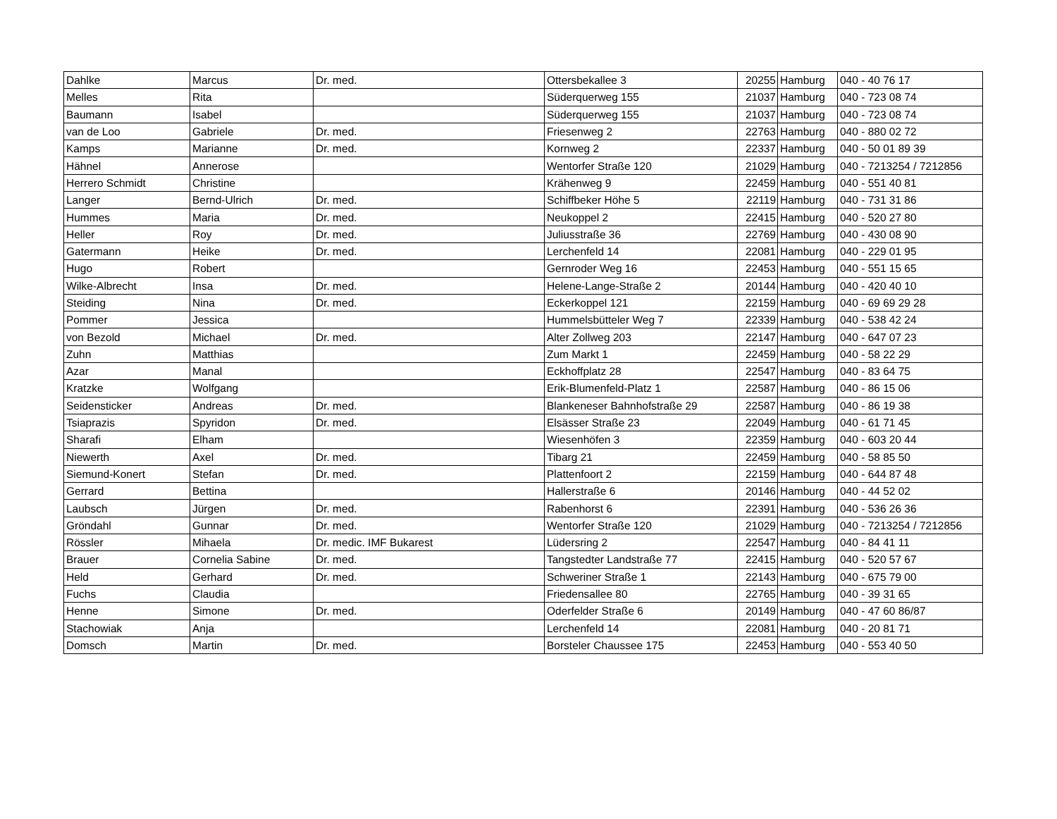| Dahlke | Marcus | Dr. med. | Ottersbekallee 3 | 20255 | Hamburg | 040 - 40 76 17 |
| Melles | Rita | | Süderquerweg 155 | 21037 | Hamburg | 040 - 723 08 74 |
| Baumann | Isabel | | Süderquerweg 155 | 21037 | Hamburg | 040 - 723 08 74 |
| van de Loo | Gabriele | Dr. med. | Friesenweg 2 | 22763 | Hamburg | 040 - 880 02 72 |
| Kamps | Marianne | Dr. med. | Kornweg 2 | 22337 | Hamburg | 040 - 50 01 89 39 |
| Hähnel | Annerose | | Wentorfer Straße 120 | 21029 | Hamburg | 040 - 7213254 / 7212856 |
| Herrero Schmidt | Christine | | Krähenweg 9 | 22459 | Hamburg | 040 - 551 40 81 |
| Langer | Bernd-Ulrich | Dr. med. | Schiffbeker Höhe 5 | 22119 | Hamburg | 040 - 731 31 86 |
| Hummes | Maria | Dr. med. | Neukoppel 2 | 22415 | Hamburg | 040 - 520 27 80 |
| Heller | Roy | Dr. med. | Juliusstraße 36 | 22769 | Hamburg | 040 - 430 08 90 |
| Gatermann | Heike | Dr. med. | Lerchenfeld 14 | 22081 | Hamburg | 040 - 229 01 95 |
| Hugo | Robert | | Gernroder Weg 16 | 22453 | Hamburg | 040 - 551 15 65 |
| Wilke-Albrecht | Insa | Dr. med. | Helene-Lange-Straße 2 | 20144 | Hamburg | 040 - 420 40 10 |
| Steiding | Nina | Dr. med. | Eckerkoppel 121 | 22159 | Hamburg | 040 - 69 69 29 28 |
| Pommer | Jessica | | Hummelsbütteler Weg 7 | 22339 | Hamburg | 040 - 538 42 24 |
| von Bezold | Michael | Dr. med. | Alter Zollweg 203 | 22147 | Hamburg | 040 - 647 07 23 |
| Zuhn | Matthias | | Zum Markt 1 | 22459 | Hamburg | 040 - 58 22 29 |
| Azar | Manal | | Eckhoffplatz 28 | 22547 | Hamburg | 040 - 83 64 75 |
| Kratzke | Wolfgang | | Erik-Blumenfeld-Platz 1 | 22587 | Hamburg | 040 - 86 15 06 |
| Seidensticker | Andreas | Dr. med. | Blankeneser Bahnhofstraße 29 | 22587 | Hamburg | 040 - 86 19 38 |
| Tsiaprazis | Spyridon | Dr. med. | Elsässer Straße 23 | 22049 | Hamburg | 040 - 61 71 45 |
| Sharafi | Elham | | Wiesenhöfen 3 | 22359 | Hamburg | 040 - 603 20 44 |
| Niewerth | Axel | Dr. med. | Tibarg 21 | 22459 | Hamburg | 040 - 58 85 50 |
| Siemund-Konert | Stefan | Dr. med. | Plattenfoort 2 | 22159 | Hamburg | 040 - 644 87 48 |
| Gerrard | Bettina | | Hallerstraße 6 | 20146 | Hamburg | 040 - 44 52 02 |
| Laubsch | Jürgen | Dr. med. | Rabenhorst 6 | 22391 | Hamburg | 040 - 536 26 36 |
| Gröndahl | Gunnar | Dr. med. | Wentorfer Straße 120 | 21029 | Hamburg | 040 - 7213254 / 7212856 |
| Rössler | Mihaela | Dr. medic. IMF Bukarest | Lüdersring 2 | 22547 | Hamburg | 040 - 84 41 11 |
| Brauer | Cornelia Sabine | Dr. med. | Tangstedter Landstraße 77 | 22415 | Hamburg | 040 - 520 57 67 |
| Held | Gerhard | Dr. med. | Schweriner Straße 1 | 22143 | Hamburg | 040 - 675 79 00 |
| Fuchs | Claudia | | Friedensallee 80 | 22765 | Hamburg | 040 - 39 31 65 |
| Henne | Simone | Dr. med. | Oderfelder Straße 6 | 20149 | Hamburg | 040 - 47 60 86/87 |
| Stachowiak | Anja | | Lerchenfeld 14 | 22081 | Hamburg | 040 - 20 81 71 |
| Domsch | Martin | Dr. med. | Borsteler Chaussee 175 | 22453 | Hamburg | 040 - 553 40 50 |